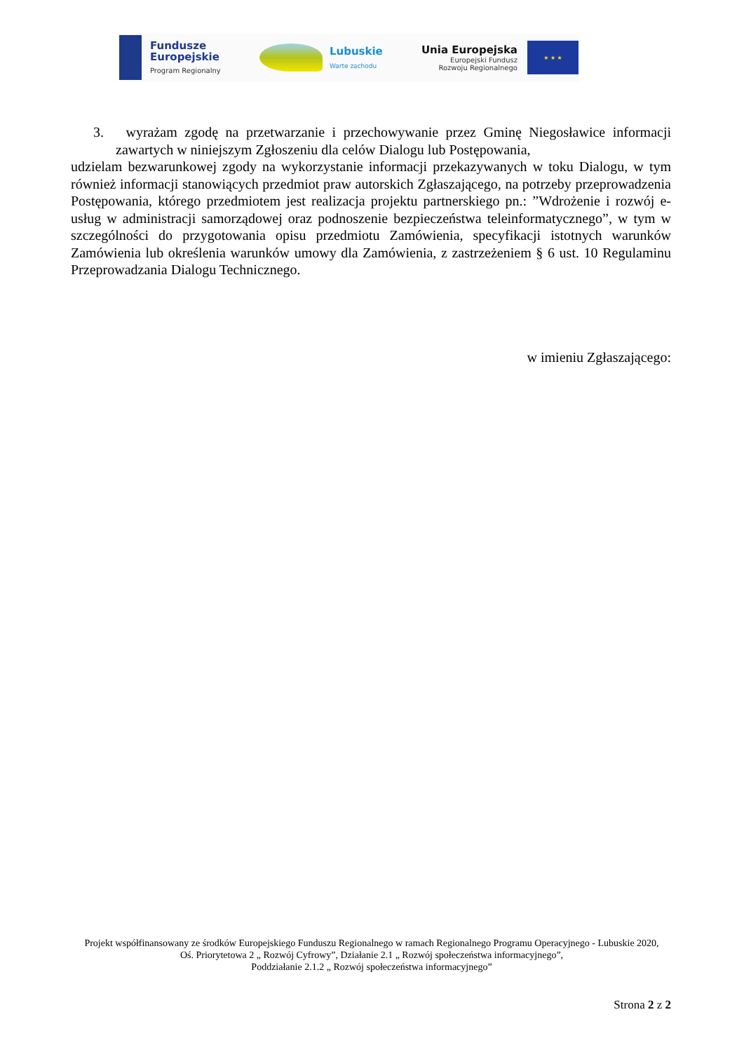Fundusze
Europejskie
Program Regionalny
Lubuskie
Warte zachodu
Unia Europejska
Europejski Fundusz
Rozwoju Regionalnego
★ ★ ★
3. wyrażam zgodę na przetwarzanie i przechowywanie przez Gminę Niegosławice informacji zawartych w niniejszym Zgłoszeniu dla celów Dialogu lub Postępowania,
udzielam bezwarunkowej zgody na wykorzystanie informacji przekazywanych w toku Dialogu, w tym również informacji stanowiących przedmiot praw autorskich Zgłaszającego, na potrzeby przeprowadzenia Postępowania, którego przedmiotem jest realizacja projektu partnerskiego pn.: ”Wdrożenie i rozwój e-usług w administracji samorządowej oraz podnoszenie bezpieczeństwa teleinformatycznego”, w tym w szczególności do przygotowania opisu przedmiotu Zamówienia, specyfikacji istotnych warunków Zamówienia lub określenia warunków umowy dla Zamówienia, z zastrzeżeniem § 6 ust. 10 Regulaminu Przeprowadzania Dialogu Technicznego.
w imieniu Zgłaszającego:
Projekt współfinansowany ze środków Europejskiego Funduszu Regionalnego w ramach Regionalnego Programu Operacyjnego - Lubuskie 2020,
Oś. Priorytetowa 2 „ Rozwój Cyfrowy”, Działanie 2.1 „ Rozwój społeczeństwa informacyjnego”,
Poddziałanie 2.1.2 „ Rozwój społeczeństwa informacyjnego”
Strona 2 z 2